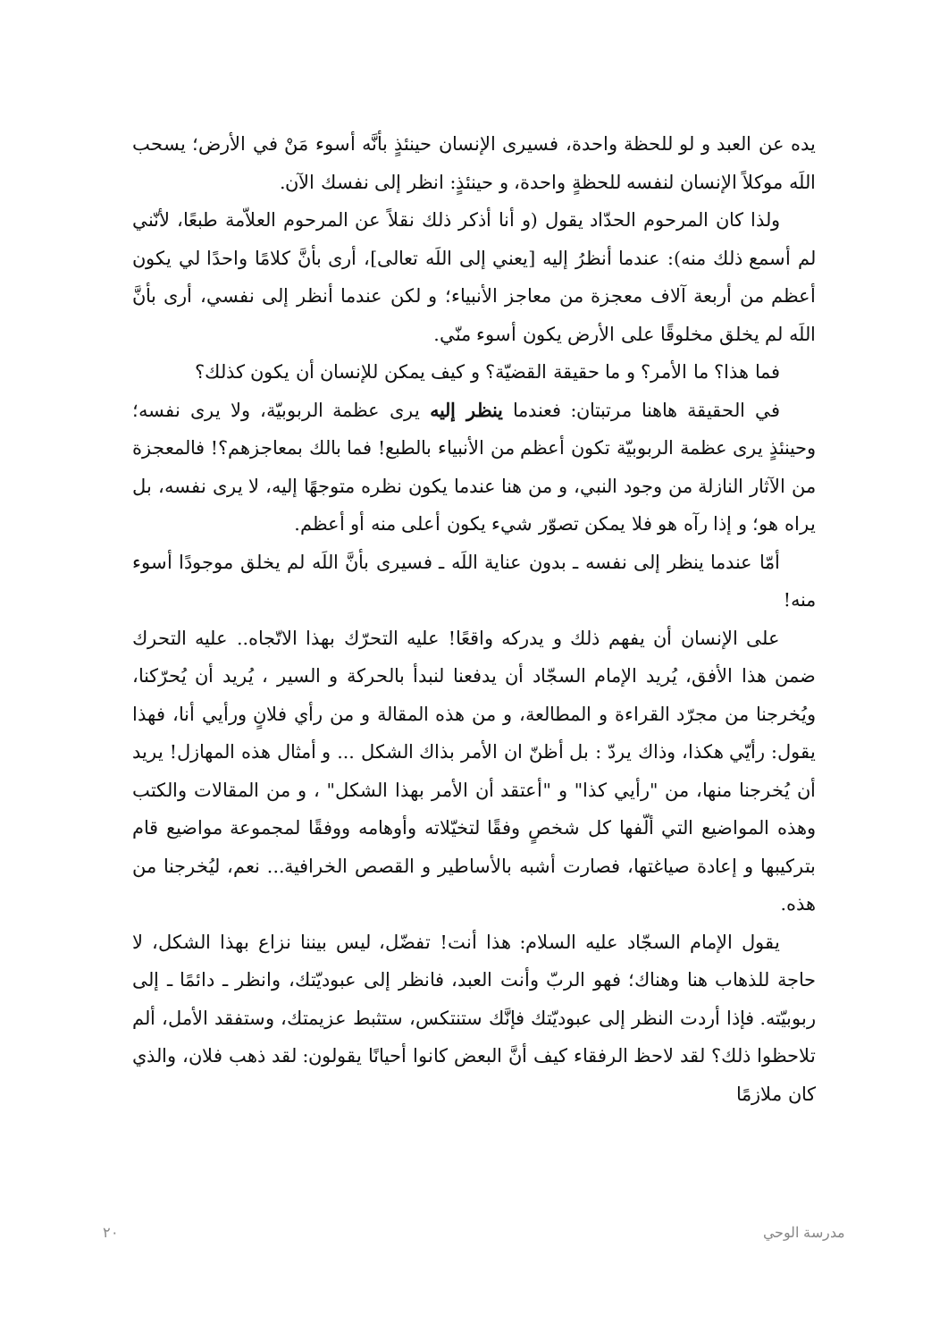يده عن العبد و لو للحظة واحدة، فسيرى الإنسان حينئذٍ بأنَّه أسوء مَنْ في الأرض؛ يسحب اللَه موكلاً الإنسان لنفسه للحظةٍ واحدة، و حينئذٍ: انظر إلى نفسك الآن.
ولذا كان المرحوم الحدّاد يقول (و أنا أذكر ذلك نقلاً عن المرحوم العلاّمة طبعًا، لأنّني لم أسمع ذلك منه): عندما أنظرُ إليه [يعني إلى اللَه تعالى]، أرى بأنَّ كلامًا واحدًا لي يكون أعظم من أربعة آلاف معجزة من معاجز الأنبياء؛ و لكن عندما أنظر إلى نفسي، أرى بأنَّ اللَه لم يخلق مخلوقًا على الأرض يكون أسوء منّي.
فما هذا؟ ما الأمر؟ و ما حقيقة القضيّة؟ و كيف يمكن للإنسان أن يكون كذلك؟
في الحقيقة هاهنا مرتبتان: فعندما ينظر إليه يرى عظمة الربوبيّة، ولا يرى نفسه؛ وحينئذٍ يرى عظمة الربوبيّة تكون أعظم من الأنبياء بالطبع! فما بالك بمعاجزهم؟! فالمعجزة من الآثار النازلة من وجود النبي، و من هنا عندما يكون نظره متوجهًا إليه، لا يرى نفسه، بل يراه هو؛ و إذا رآه هو فلا يمكن تصوّر شيء يكون أعلى منه أو أعظم.
أمّا عندما ينظر إلى نفسه ـ بدون عناية اللَه ـ فسيرى بأنَّ اللَه لم يخلق موجودًا أسوء منه!
على الإنسان أن يفهم ذلك و يدركه واقعًا! عليه التحرّك بهذا الاتّجاه.. عليه التحرك ضمن هذا الأفق، يُريد الإمام السجّاد أن يدفعنا لنبدأ بالحركة و السير ، يُريد أن يُحرّكنا، ويُخرجنا من مجرّد القراءة و المطالعة، و من هذه المقالة و من رأي فلانٍ ورأيي أنا، فهذا يقول: رأيّي هكذا، وذاك يردّ : بل أظنّ ان الأمر بذاك الشكل ... و أمثال هذه المهازل! يريد أن يُخرجنا منها، من "رأيي كذا" و "أعتقد أن الأمر بهذا الشكل" ، و من المقالات والكتب وهذه المواضيع التي ألّفها كل شخصٍ وفقًا لتخيّلاته وأوهامه ووفقًا لمجموعة مواضيع قام بتركيبها و إعادة صياغتها، فصارت أشبه بالأساطير و القصص الخرافية... نعم، ليُخرجنا من هذه.
يقول الإمام السجّاد عليه السلام: هذا أنت! تفضّل، ليس بيننا نزاع بهذا الشكل، لا حاجة للذهاب هنا وهناك؛ فهو الربّ وأنت العبد، فانظر إلى عبوديّتك، وانظر ـ دائمًا ـ إلى ربوبيّته. فإذا أردت النظر إلى عبوديّتك فإنَّك ستنتكس، ستثبط عزيمتك، وستفقد الأمل، ألم تلاحظوا ذلك؟ لقد لاحظ الرفقاء كيف أنَّ البعض كانوا أحيانًا يقولون: لقد ذهب فلان، والذي كان ملازمًا
مدرسة الوحي ٢٠